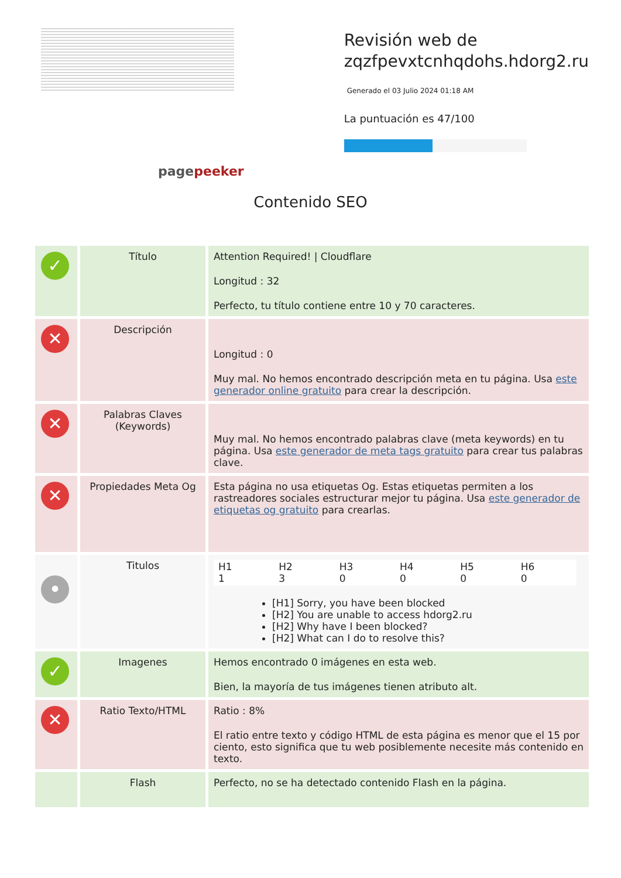pagepeeker
Revisión web de
zqzfpevxtcnhqdohs.hdorg2.ru
Generado el 03 Julio 2024 01:18 AM
La puntuación es 47/100
Contenido SEO
| ✓ | Título | Attention Required! / Cloudflare Longitud : 32 Perfecto, tu título contiene entre 10 y 70 caracteres. |
| ✕ | Descripción | Longitud : 0 Muy mal. No hemos encontrado descripción meta en tu página. Usa este generador online gratuito para crear la descripción. |
| ✕ | Palabras Claves (Keywords) | Muy mal. No hemos encontrado palabras clave (meta keywords) en tu página. Usa este generador de meta tags gratuito para crear tus palabras clave. |
| ✕ | Propiedades Meta Og | Esta página no usa etiquetas Og. Estas etiquetas permiten a los rastreadores sociales estructurar mejor tu página. Usa este generador de etiquetas og gratuito para crearlas. |
| • | Titulos | / H1 1 / H2 3 / H3 0 / H4 0 / H5 0 / H6 0 / [H1] Sorry, you have been blocked [H2] You are unable to access hdorg2.ru [H2] Why have I been blocked? [H2] What can I do to resolve this? |
| ✓ | Imagenes | Hemos encontrado 0 imágenes en esta web. Bien, la mayoría de tus imágenes tienen atributo alt. |
| ✕ | Ratio Texto/HTML | Ratio : 8% El ratio entre texto y código HTML de esta página es menor que el 15 por ciento, esto significa que tu web posiblemente necesite más contenido en texto. |
| | Flash | Perfecto, no se ha detectado contenido Flash en la página. |